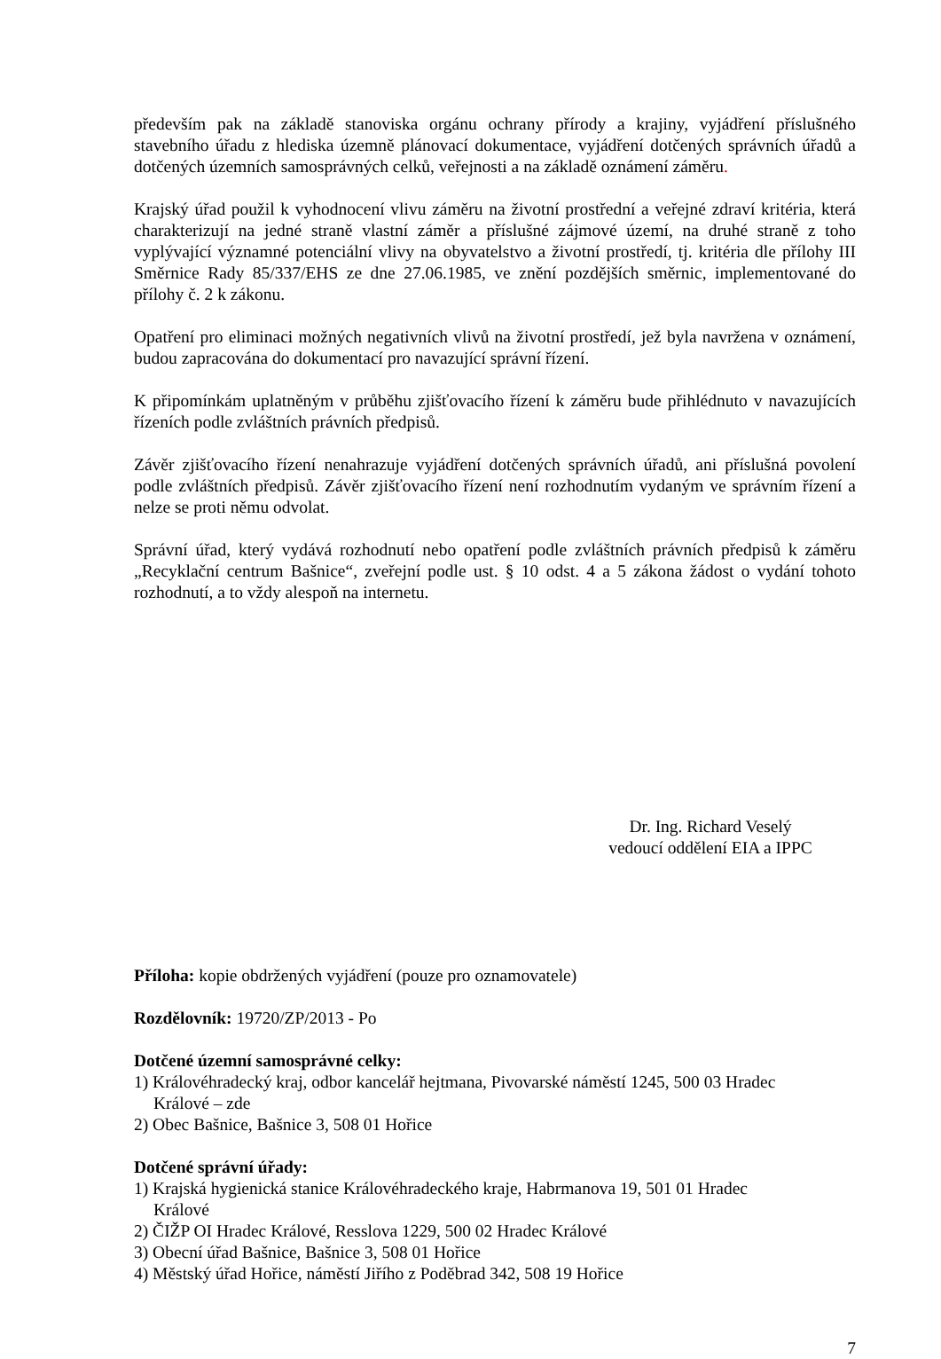především pak na základě stanoviska orgánu ochrany přírody a krajiny, vyjádření příslušného stavebního úřadu z hlediska územně plánovací dokumentace, vyjádření dotčených správních úřadů a dotčených územních samosprávných celků, veřejnosti a na základě oznámení záměru.
Krajský úřad použil k vyhodnocení vlivu záměru na životní prostřední a veřejné zdraví kritéria, která charakterizují na jedné straně vlastní záměr a příslušné zájmové území, na druhé straně z toho vyplývající významné potenciální vlivy na obyvatelstvo a životní prostředí, tj. kritéria dle přílohy III Směrnice Rady 85/337/EHS ze dne 27.06.1985, ve znění pozdějších směrnic, implementované do přílohy č. 2 k zákonu.
Opatření pro eliminaci možných negativních vlivů na životní prostředí, jež byla navržena v oznámení, budou zapracována do dokumentací pro navazující správní řízení.
K připomínkám uplatněným v průběhu zjišťovacího řízení k záměru bude přihlédnuto v navazujících řízeních podle zvláštních právních předpisů.
Závěr zjišťovacího řízení nenahrazuje vyjádření dotčených správních úřadů, ani příslušná povolení podle zvláštních předpisů. Závěr zjišťovacího řízení není rozhodnutím vydaným ve správním řízení a nelze se proti němu odvolat.
Správní úřad, který vydává rozhodnutí nebo opatření podle zvláštních právních předpisů k záměru „Recyklační centrum Bašnice“, zveřejní podle ust. § 10 odst. 4 a 5 zákona žádost o vydání tohoto rozhodnutí, a to vždy alespoň na internetu.
Dr. Ing. Richard Veselý
vedoucí oddělení EIA a IPPC
Příloha: kopie obdržených vyjádření (pouze pro oznamovatele)
Rozdělovník: 19720/ZP/2013 - Po
Dotčené územní samosprávné celky:
1) Královéhradecký kraj, odbor kancelář hejtmana, Pivovarské náměstí 1245, 500 03 Hradec
Králové – zde
2) Obec Bašnice, Bašnice 3, 508 01 Hořice
Dotčené správní úřady:
1) Krajská hygienická stanice Královéhradeckého kraje, Habrmanova 19, 501 01 Hradec
Králové
2) ČIŽP OI Hradec Králové, Resslova 1229, 500 02 Hradec Králové
3) Obecní úřad Bašnice, Bašnice 3, 508 01 Hořice
4) Městský úřad Hořice, náměstí Jiřího z Poděbrad 342, 508 19 Hořice
7